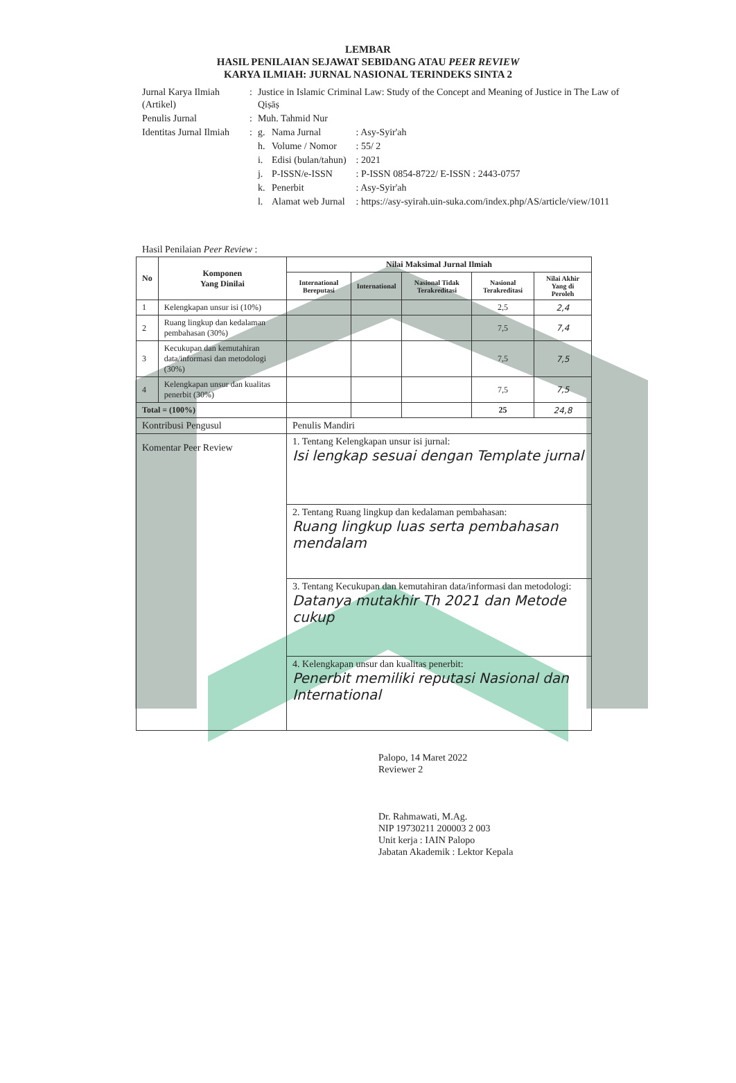LEMBAR
HASIL PENILAIAN SEJAWAT SEBIDANG ATAU PEER REVIEW
KARYA ILMIAH: JURNAL NASIONAL TERINDEKS SINTA 2
| Jurnal Karya Ilmiah (Artikel) | : | Justice in Islamic Criminal Law: Study of the Concept and Meaning of Justice in The Law of Qiṣāṣ | | |
| Penulis Jurnal | : | Muh. Tahmid Nur | | |
| Identitas Jurnal Ilmiah | : | g. | Nama Jurnal | : Asy-Syir'ah |
| | | h. | Volume / Nomor | : 55/ 2 |
| | | i. | Edisi (bulan/tahun) | : 2021 |
| | | j. | P-ISSN/e-ISSN | : P-ISSN 0854-8722/ E-ISSN : 2443-0757 |
| | | k. | Penerbit | : Asy-Syir'ah |
| | | l. | Alamat web Jurnal | : https://asy-syirah.uin-suka.com/index.php/AS/article/view/1011 |
Hasil Penilaian Peer Review :
| No | Komponen Yang Dinilai | Nilai Maksimal Jurnal Ilmiah | | | | |
| --- | --- | --- | --- | --- | --- | --- |
| | | International Bereputasi | International | Nasional Tidak Terakreditasi | Nasional Terakreditasi | Nilai Akhir Yang di Peroleh |
| 1 | Kelengkapan unsur isi (10%) | | | | 2,5 | 2,4 |
| 2 | Ruang lingkup dan kedalaman pembahasan (30%) | | | | 7,5 | 7,4 |
| 3 | Kecukupan dan kemutahiran data/informasi dan metodologi (30%) | | | | 7,5 | 7,5 |
| 4 | Kelengkapan unsur dan kualitas penerbit (30%) | | | | 7,5 | 7,5 |
| Total = (100%) | | | | | 25 | 24,8 |
| Kontribusi Pengusul | | Penulis Mandiri | | | | |
| Komentar Peer Review | | 1. Tentang Kelengkapan unsur isi jurnal: Isi lengkap sesuai dengan Template jurnal | | | | |
| | | 2. Tentang Ruang lingkup dan kedalaman pembahasan: Ruang lingkup luas serta pembahasan mendalam | | | | |
| | | 3. Tentang Kecukupan dan kemutahiran data/informasi dan metodologi: Datanya mutakhir Th 2021 dan Metode cukup | | | | |
| | | 4. Kelengkapan unsur dan kualitas penerbit: Penerbit memiliki reputasi Nasional dan International | | | | |
Palopo, 14 Maret 2022
Reviewer 2
Dr. Rahmawati, M.Ag.
NIP 19730211 200003 2 003
Unit kerja : IAIN Palopo
Jabatan Akademik : Lektor Kepala